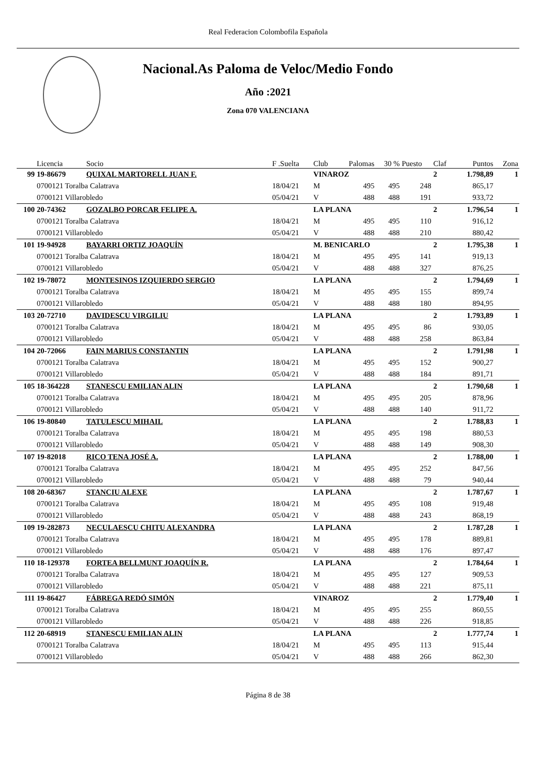Real Federacion Colombofila Española
Nacional.As Paloma de Veloc/Medio Fondo
Año :2021
Zona 070 VALENCIANA
| | Licencia | Socio | F .Suelta | Club | Palomas | 30 % | Puesto | Claf | Puntos | Zona |
| --- | --- | --- | --- | --- | --- | --- | --- | --- | --- | --- |
| 99 | 19-86679 | QUIXAL MARTORELL JUAN F. | | VINAROZ | | | | 2 | 1.798,89 | 1 |
| | 0700121 Toralba Calatrava | | 18/04/21 | M | 495 | 495 | 248 | | 865,17 | |
| | 0700121 Villarobledo | | 05/04/21 | V | 488 | 488 | 191 | | 933,72 | |
| 100 | 20-74362 | GOZALBO PORCAR FELIPE A. | | LA PLANA | | | | 2 | 1.796,54 | 1 |
| | 0700121 Toralba Calatrava | | 18/04/21 | M | 495 | 495 | 110 | | 916,12 | |
| | 0700121 Villarobledo | | 05/04/21 | V | 488 | 488 | 210 | | 880,42 | |
| 101 | 19-94928 | BAYARRI ORTIZ JOAQUÍN | | M. BENICARLO | | | | 2 | 1.795,38 | 1 |
| | 0700121 Toralba Calatrava | | 18/04/21 | M | 495 | 495 | 141 | | 919,13 | |
| | 0700121 Villarobledo | | 05/04/21 | V | 488 | 488 | 327 | | 876,25 | |
| 102 | 19-78072 | MONTESINOS IZQUIERDO SERGIO | | LA PLANA | | | | 2 | 1.794,69 | 1 |
| | 0700121 Toralba Calatrava | | 18/04/21 | M | 495 | 495 | 155 | | 899,74 | |
| | 0700121 Villarobledo | | 05/04/21 | V | 488 | 488 | 180 | | 894,95 | |
| 103 | 20-72710 | DAVIDESCU VIRGILIU | | LA PLANA | | | | 2 | 1.793,89 | 1 |
| | 0700121 Toralba Calatrava | | 18/04/21 | M | 495 | 495 | 86 | | 930,05 | |
| | 0700121 Villarobledo | | 05/04/21 | V | 488 | 488 | 258 | | 863,84 | |
| 104 | 20-72066 | FAIN MARIUS CONSTANTIN | | LA PLANA | | | | 2 | 1.791,98 | 1 |
| | 0700121 Toralba Calatrava | | 18/04/21 | M | 495 | 495 | 152 | | 900,27 | |
| | 0700121 Villarobledo | | 05/04/21 | V | 488 | 488 | 184 | | 891,71 | |
| 105 | 18-364228 | STANESCU EMILIAN ALIN | | LA PLANA | | | | 2 | 1.790,68 | 1 |
| | 0700121 Toralba Calatrava | | 18/04/21 | M | 495 | 495 | 205 | | 878,96 | |
| | 0700121 Villarobledo | | 05/04/21 | V | 488 | 488 | 140 | | 911,72 | |
| 106 | 19-80840 | TATULESCU MIHAIL | | LA PLANA | | | | 2 | 1.788,83 | 1 |
| | 0700121 Toralba Calatrava | | 18/04/21 | M | 495 | 495 | 198 | | 880,53 | |
| | 0700121 Villarobledo | | 05/04/21 | V | 488 | 488 | 149 | | 908,30 | |
| 107 | 19-82018 | RICO TENA JOSÉ A. | | LA PLANA | | | | 2 | 1.788,00 | 1 |
| | 0700121 Toralba Calatrava | | 18/04/21 | M | 495 | 495 | 252 | | 847,56 | |
| | 0700121 Villarobledo | | 05/04/21 | V | 488 | 488 | 79 | | 940,44 | |
| 108 | 20-68367 | STANCIU ALEXE | | LA PLANA | | | | 2 | 1.787,67 | 1 |
| | 0700121 Toralba Calatrava | | 18/04/21 | M | 495 | 495 | 108 | | 919,48 | |
| | 0700121 Villarobledo | | 05/04/21 | V | 488 | 488 | 243 | | 868,19 | |
| 109 | 19-282873 | NECULAESCU CHITU ALEXANDRA | | LA PLANA | | | | 2 | 1.787,28 | 1 |
| | 0700121 Toralba Calatrava | | 18/04/21 | M | 495 | 495 | 178 | | 889,81 | |
| | 0700121 Villarobledo | | 05/04/21 | V | 488 | 488 | 176 | | 897,47 | |
| 110 | 18-129378 | FORTEA BELLMUNT JOAQUÍN R. | | LA PLANA | | | | 2 | 1.784,64 | 1 |
| | 0700121 Toralba Calatrava | | 18/04/21 | M | 495 | 495 | 127 | | 909,53 | |
| | 0700121 Villarobledo | | 05/04/21 | V | 488 | 488 | 221 | | 875,11 | |
| 111 | 19-86427 | FÁBREGA REDÓ SIMÓN | | VINAROZ | | | | 2 | 1.779,40 | 1 |
| | 0700121 Toralba Calatrava | | 18/04/21 | M | 495 | 495 | 255 | | 860,55 | |
| | 0700121 Villarobledo | | 05/04/21 | V | 488 | 488 | 226 | | 918,85 | |
| 112 | 20-68919 | STANESCU EMILIAN ALIN | | LA PLANA | | | | 2 | 1.777,74 | 1 |
| | 0700121 Toralba Calatrava | | 18/04/21 | M | 495 | 495 | 113 | | 915,44 | |
| | 0700121 Villarobledo | | 05/04/21 | V | 488 | 488 | 266 | | 862,30 | |
Página 8 de 38